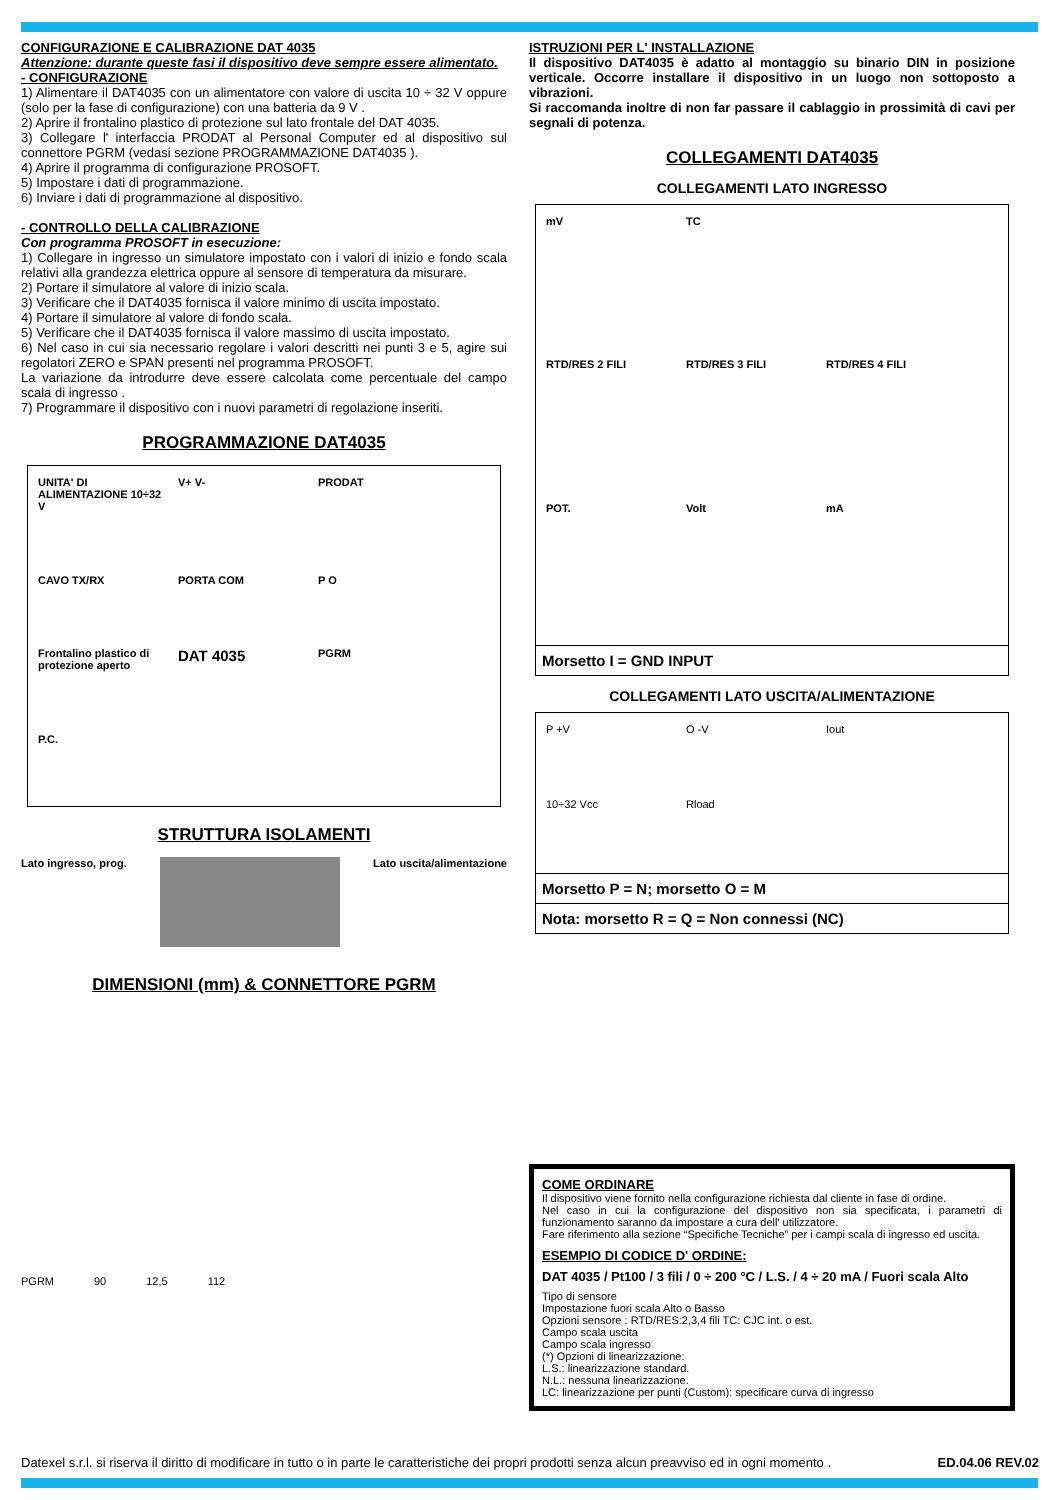CONFIGURAZIONE E CALIBRAZIONE DAT 4035
Attenzione: durante queste fasi il dispositivo deve sempre essere alimentato.
- CONFIGURAZIONE
1) Alimentare il DAT4035 con un alimentatore con valore di uscita 10 ÷ 32 V oppure (solo per la fase di configurazione) con una batteria da 9 V .
2) Aprire il frontalino plastico di protezione sul lato frontale del DAT 4035.
3) Collegare l' interfaccia PRODAT al Personal Computer ed al dispositivo sul connettore PGRM (vedasi sezione PROGRAMMAZIONE DAT4035 ).
4) Aprire il programma di configurazione PROSOFT.
5) Impostare i dati di programmazione.
6) Inviare i dati di programmazione al dispositivo.
- CONTROLLO DELLA CALIBRAZIONE
Con programma PROSOFT in esecuzione:
1) Collegare in ingresso un simulatore impostato con i valori di inizio e fondo scala relativi alla grandezza elettrica oppure al sensore di temperatura da misurare.
2) Portare il simulatore al valore di inizio scala.
3) Verificare che il DAT4035 fornisca il valore minimo di uscita impostato.
4) Portare il simulatore al valore di fondo scala.
5) Verificare che il DAT4035 fornisca il valore massimo di uscita impostato.
6) Nel caso in cui sia necessario regolare i valori descritti nei punti 3 e 5, agire sui regolatori ZERO e SPAN presenti nel programma PROSOFT.
La variazione da introdurre deve essere calcolata come percentuale del campo scala di ingresso .
7) Programmare il dispositivo con i nuovi parametri di regolazione inseriti.
PROGRAMMAZIONE DAT4035
UNITA' DI ALIMENTAZIONE 10÷32 V V+ V- PRODAT CAVO TX/RX PORTA COM P O Frontalino plastico di protezione aperto DAT 4035 PGRM P.C.
STRUTTURA ISOLAMENTI
Lato ingresso, prog. Lato uscita/alimentazione
DIMENSIONI (mm) & CONNETTORE PGRM
PGRM 90 12,5 112
ISTRUZIONI PER L' INSTALLAZIONE
Il dispositivo DAT4035 è adatto al montaggio su binario DIN in posizione verticale. Occorre installare il dispositivo in un luogo non sottoposto a vibrazioni.
Si raccomanda inoltre di non far passare il cablaggio in prossimità di cavi per segnali di potenza.
COLLEGAMENTI DAT4035
COLLEGAMENTI LATO INGRESSO
mV TC RTD/RES 2 FILI RTD/RES 3 FILI RTD/RES 4 FILI POT. Volt mA
Morsetto I = GND INPUT
COLLEGAMENTI LATO USCITA/ALIMENTAZIONE
P +V O -V Iout 10÷32 Vcc Rload
Morsetto P = N; morsetto O = M
Nota: morsetto R = Q = Non connessi (NC)
COME ORDINARE
Il dispositivo viene fornito nella configurazione richiesta dal cliente in fase di ordine.
Nel caso in cui la configurazione del dispositivo non sia specificata, i parametri di funzionamento saranno da impostare a cura dell' utilizzatore.
Fare riferimento alla sezione “Specifiche Tecniche” per i campi scala di ingresso ed uscita.
ESEMPIO DI CODICE D' ORDINE:
DAT 4035 / Pt100 / 3 fili / 0 ÷ 200 °C / L.S. / 4 ÷ 20 mA / Fuori scala Alto
Tipo di sensore
Impostazione fuori scala Alto o Basso
Opzioni sensore : RTD/RES:2,3,4 fili TC: CJC int. o est.
Campo scala uscita
Campo scala ingresso
(*) Opzioni di linearizzazione:
L.S.: linearizzazione standard.
N.L.: nessuna linearizzazione.
LC: linearizzazione per punti (Custom): specificare curva di ingresso
Datexel s.r.l. si riserva il diritto di modificare in tutto o in parte le caratteristiche dei propri prodotti senza alcun preavviso ed in ogni momento . ED.04.06 REV.02